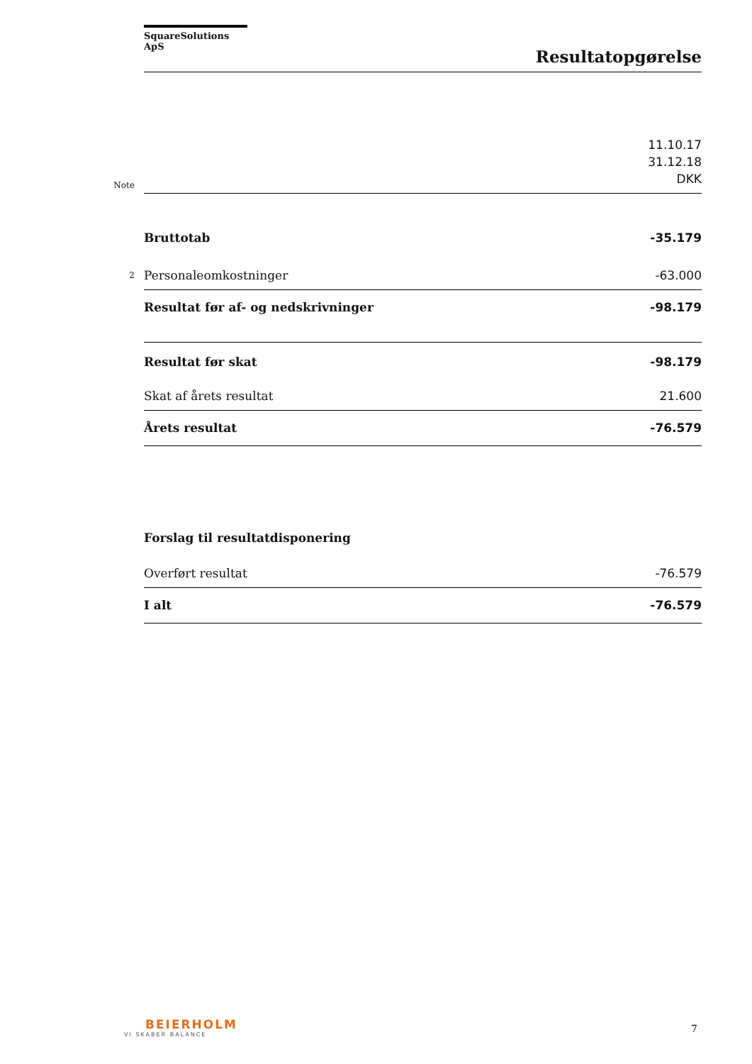SquareSolutions ApS
Resultatopgørelse
| Note | | 11.10.17 31.12.18 DKK |
| | Bruttotab | -35.179 |
| 2 | Personaleomkostninger | -63.000 |
| | Resultat før af- og nedskrivninger | -98.179 |
| | Resultat før skat | -98.179 |
| | Skat af årets resultat | 21.600 |
| | Årets resultat | -76.579 |
| | Forslag til resultatdisponering | |
| | Overført resultat | -76.579 |
| | I alt | -76.579 |
BEIERHOLM
VI SKABER BALANCE
7